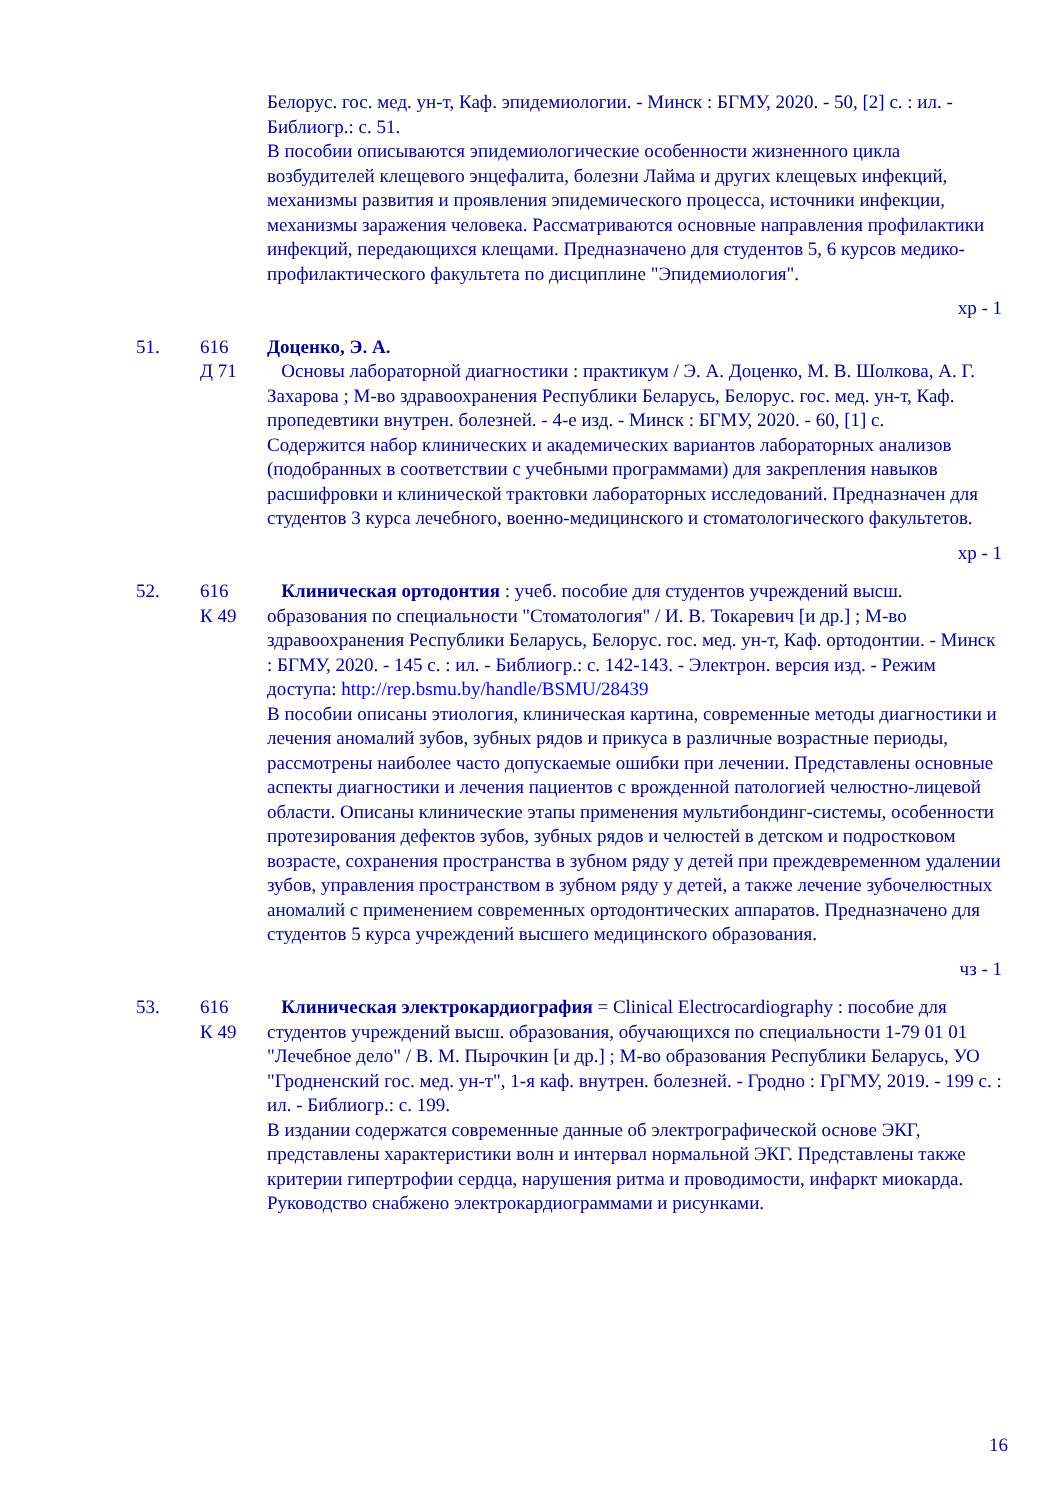Белорус. гос. мед. ун-т, Каф. эпидемиологии. - Минск : БГМУ, 2020. - 50, [2] с. : ил. - Библиогр.: с. 51.
В пособии описываются эпидемиологические особенности жизненного цикла возбудителей клещевого энцефалита, болезни Лайма и других клещевых инфекций, механизмы развития и проявления эпидемического процесса, источники инфекции, механизмы заражения человека. Рассматриваются основные направления профилактики инфекций, передающихся клещами. Предназначено для студентов 5, 6 курсов медико-профилактического факультета по дисциплине "Эпидемиология".
хр - 1
51. 616
Д 71
Доценко, Э. А.
Основы лабораторной диагностики : практикум / Э. А. Доценко, М. В. Шолкова, А. Г. Захарова ; М-во здравоохранения Республики Беларусь, Белорус. гос. мед. ун-т, Каф. пропедевтики внутрен. болезней. - 4-е изд. - Минск : БГМУ, 2020. - 60, [1] с.
Содержится набор клинических и академических вариантов лабораторных анализов (подобранных в соответствии с учебными программами) для закрепления навыков расшифровки и клинической трактовки лабораторных исследований. Предназначен для студентов 3 курса лечебного, военно-медицинского и стоматологического факультетов.
хр - 1
52. 616
К 49
Клиническая ортодонтия : учеб. пособие для студентов учреждений высш. образования по специальности "Стоматология" / И. В. Токаревич [и др.] ; М-во здравоохранения Республики Беларусь, Белорус. гос. мед. ун-т, Каф. ортодонтии. - Минск : БГМУ, 2020. - 145 с. : ил. - Библиогр.: с. 142-143. - Электрон. версия изд. - Режим доступа: http://rep.bsmu.by/handle/BSMU/28439
В пособии описаны этиология, клиническая картина, современные методы диагностики и лечения аномалий зубов, зубных рядов и прикуса в различные возрастные периоды, рассмотрены наиболее часто допускаемые ошибки при лечении. Представлены основные аспекты диагностики и лечения пациентов с врожденной патологией челюстно-лицевой области. Описаны клинические этапы применения мультибондинг-системы, особенности протезирования дефектов зубов, зубных рядов и челюстей в детском и подростковом возрасте, сохранения пространства в зубном ряду у детей при преждевременном удалении зубов, управления пространством в зубном ряду у детей, а также лечение зубочелюстных аномалий с применением современных ортодонтических аппаратов. Предназначено для студентов 5 курса учреждений высшего медицинского образования.
чз - 1
53. 616
К 49
Клиническая электрокардиография = Clinical Electrocardiography : пособие для студентов учреждений высш. образования, обучающихся по специальности 1-79 01 01 "Лечебное дело" / В. М. Пырочкин [и др.] ; М-во образования Республики Беларусь, УО "Гродненский гос. мед. ун-т", 1-я каф. внутрен. болезней. - Гродно : ГрГМУ, 2019. - 199 с. : ил. - Библиогр.: с. 199.
В издании содержатся современные данные об электрографической основе ЭКГ, представлены характеристики волн и интервал нормальной ЭКГ. Представлены также критерии гипертрофии сердца, нарушения ритма и проводимости, инфаркт миокарда. Руководство снабжено электрокардиограммами и рисунками.
16